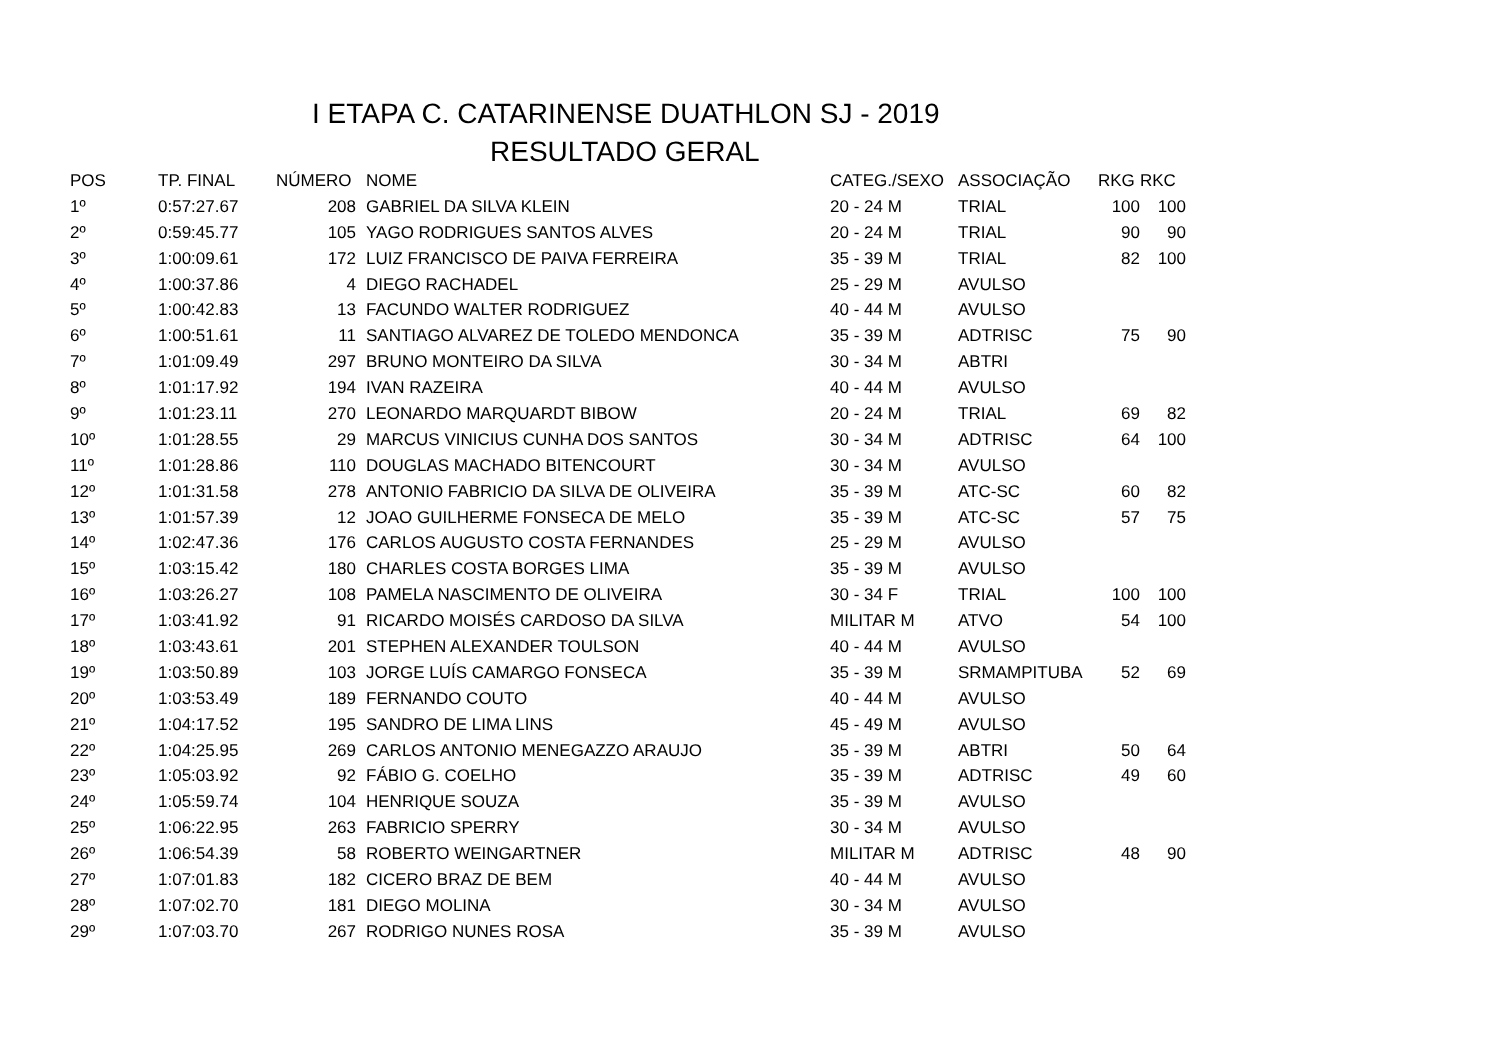I ETAPA C. CATARINENSE DUATHLON SJ - 2019
RESULTADO GERAL
| POS | TP. FINAL | NÚMERO | | NOME | CATEG./SEXO | ASSOCIAÇÃO | RKG | RKC |
| --- | --- | --- | --- | --- | --- | --- | --- | --- |
| 1º | 0:57:27.67 | 208 | | GABRIEL DA SILVA KLEIN | 20 - 24 M | TRIAL | 100 | 100 |
| 2º | 0:59:45.77 | 105 | | YAGO RODRIGUES SANTOS ALVES | 20 - 24 M | TRIAL | 90 | 90 |
| 3º | 1:00:09.61 | 172 | | LUIZ FRANCISCO DE PAIVA FERREIRA | 35 - 39 M | TRIAL | 82 | 100 |
| 4º | 1:00:37.86 | 4 | | DIEGO RACHADEL | 25 - 29 M | AVULSO | | |
| 5º | 1:00:42.83 | 13 | | FACUNDO WALTER RODRIGUEZ | 40 - 44 M | AVULSO | | |
| 6º | 1:00:51.61 | 11 | | SANTIAGO ALVAREZ DE TOLEDO MENDONCA | 35 - 39 M | ADTRISC | 75 | 90 |
| 7º | 1:01:09.49 | 297 | | BRUNO MONTEIRO DA SILVA | 30 - 34 M | ABTRI | | |
| 8º | 1:01:17.92 | 194 | | IVAN RAZEIRA | 40 - 44 M | AVULSO | | |
| 9º | 1:01:23.11 | 270 | | LEONARDO MARQUARDT BIBOW | 20 - 24 M | TRIAL | 69 | 82 |
| 10º | 1:01:28.55 | 29 | | MARCUS VINICIUS CUNHA DOS SANTOS | 30 - 34 M | ADTRISC | 64 | 100 |
| 11º | 1:01:28.86 | 110 | | DOUGLAS MACHADO BITENCOURT | 30 - 34 M | AVULSO | | |
| 12º | 1:01:31.58 | 278 | | ANTONIO FABRICIO DA SILVA DE OLIVEIRA | 35 - 39 M | ATC-SC | 60 | 82 |
| 13º | 1:01:57.39 | 12 | | JOAO GUILHERME FONSECA DE MELO | 35 - 39 M | ATC-SC | 57 | 75 |
| 14º | 1:02:47.36 | 176 | | CARLOS AUGUSTO COSTA FERNANDES | 25 - 29 M | AVULSO | | |
| 15º | 1:03:15.42 | 180 | | CHARLES COSTA BORGES LIMA | 35 - 39 M | AVULSO | | |
| 16º | 1:03:26.27 | 108 | | PAMELA NASCIMENTO DE OLIVEIRA | 30 - 34 F | TRIAL | 100 | 100 |
| 17º | 1:03:41.92 | 91 | | RICARDO MOISÉS CARDOSO DA SILVA | MILITAR M | ATVO | 54 | 100 |
| 18º | 1:03:43.61 | 201 | | STEPHEN ALEXANDER TOULSON | 40 - 44 M | AVULSO | | |
| 19º | 1:03:50.89 | 103 | | JORGE LUÍS CAMARGO FONSECA | 35 - 39 M | SRMAMPITUBA | 52 | 69 |
| 20º | 1:03:53.49 | 189 | | FERNANDO COUTO | 40 - 44 M | AVULSO | | |
| 21º | 1:04:17.52 | 195 | | SANDRO DE LIMA LINS | 45 - 49 M | AVULSO | | |
| 22º | 1:04:25.95 | 269 | | CARLOS ANTONIO MENEGAZZO ARAUJO | 35 - 39 M | ABTRI | 50 | 64 |
| 23º | 1:05:03.92 | 92 | | FÁBIO G. COELHO | 35 - 39 M | ADTRISC | 49 | 60 |
| 24º | 1:05:59.74 | 104 | | HENRIQUE SOUZA | 35 - 39 M | AVULSO | | |
| 25º | 1:06:22.95 | 263 | | FABRICIO SPERRY | 30 - 34 M | AVULSO | | |
| 26º | 1:06:54.39 | 58 | | ROBERTO WEINGARTNER | MILITAR M | ADTRISC | 48 | 90 |
| 27º | 1:07:01.83 | 182 | | CICERO BRAZ DE BEM | 40 - 44 M | AVULSO | | |
| 28º | 1:07:02.70 | 181 | | DIEGO MOLINA | 30 - 34 M | AVULSO | | |
| 29º | 1:07:03.70 | 267 | | RODRIGO NUNES ROSA | 35 - 39 M | AVULSO | | |